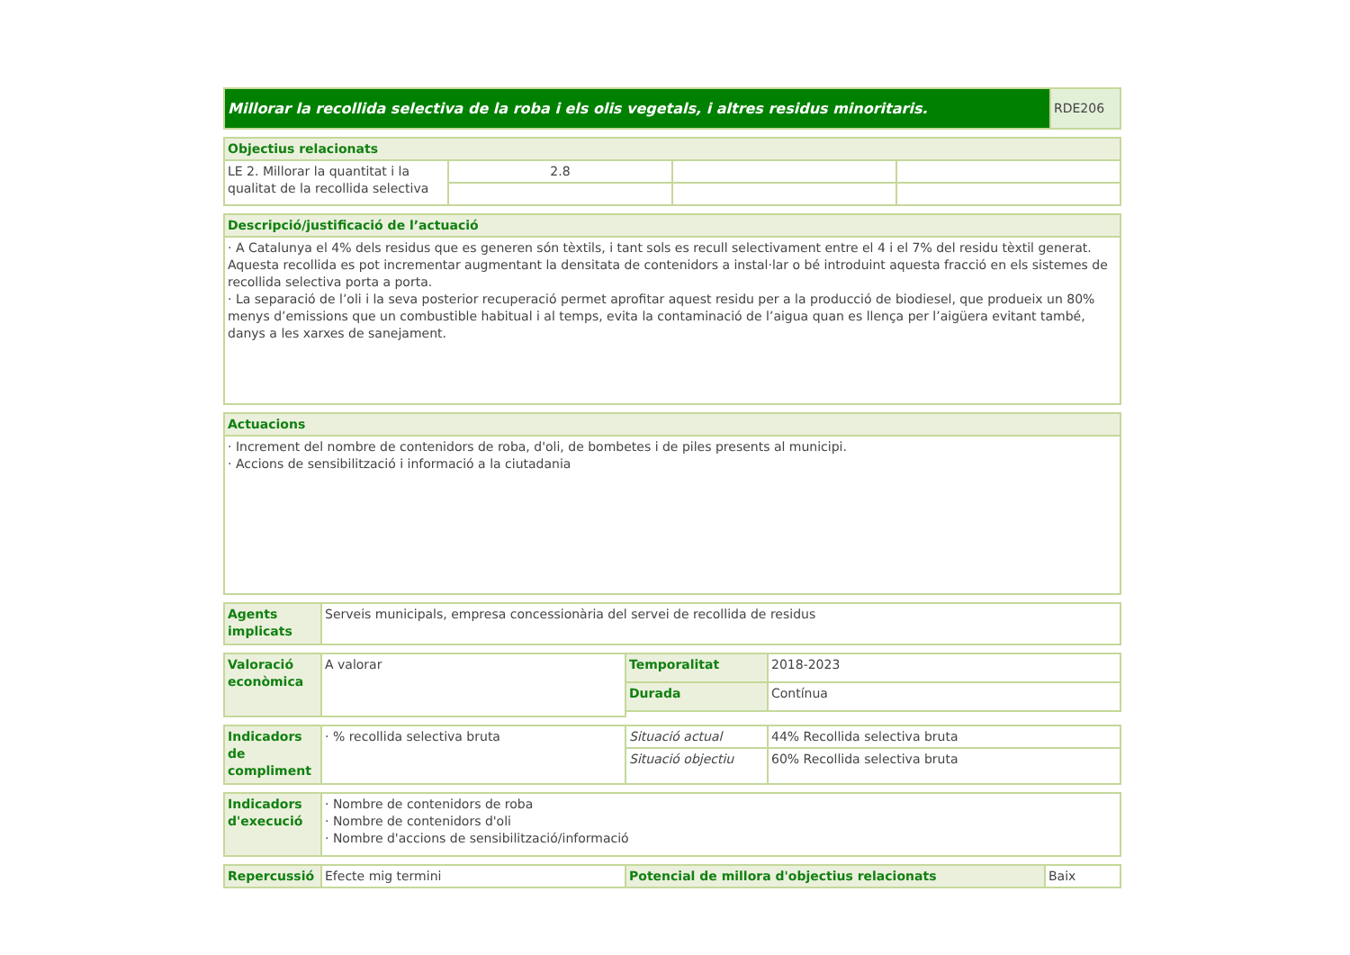| Millorar la recollida selectiva de la roba i els olis vegetals, i altres residus minoritaris. | RDE206 |
| Objectius relacionats | | | |
| --- | --- | --- | --- |
| LE 2. Millorar la quantitat i la qualitat de la recollida selectiva | 2.8 | | |
| Descripció/justificació de l’actuació |
| --- |
| · A Catalunya el 4% dels residus que es generen són tèxtils, i tant sols es recull selectivament entre el 4 i el 7% del residu tèxtil generat. Aquesta recollida es pot incrementar augmentant la densitata de contenidors a instal·lar o bé introduint aquesta fracció en els sistemes de recollida selectiva porta a porta. · La separació de l’oli i la seva posterior recuperació permet aprofitar aquest residu per a la producció de biodiesel, que produeix un 80% menys d’emissions que un combustible habitual i al temps, evita la contaminació de l’aigua quan es llença per l’aigüera evitant també, danys a les xarxes de sanejament. |
| Actuacions |
| --- |
| · Increment del nombre de contenidors de roba, d'oli, de bombetes i de piles presents al municipi. · Accions de sensibilització i informació a la ciutadania |
| Agents implicats | Serveis municipals, empresa concessionària del servei de recollida de residus |
| Valoració econòmica | A valorar | Temporalitat | 2018-2023 |
| | | Durada | Contínua |
| Indicadors de compliment | · % recollida selectiva bruta | Situació actual | 44% Recollida selectiva bruta |
| | | Situació objectiu | 60% Recollida selectiva bruta |
| Indicadors d'execució | · Nombre de contenidors de roba · Nombre de contenidors d'oli · Nombre d'accions de sensibilització/informació |
| Repercussió | Efecte mig termini | Potencial de millora d'objectius relacionats | Baix |